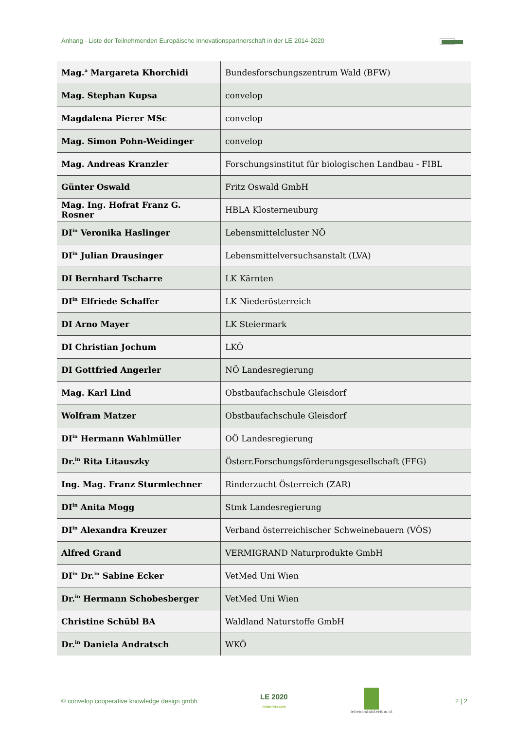Anhang - Liste der Teilnehmenden Europäische Innovationspartnerschaft in der LE 2014-2020
| Mag.<sup>a</sup> Margareta Khorchidi | Bundesforschungszentrum Wald (BFW) |
| Mag. Stephan Kupsa | convelop |
| Magdalena Pierer MSc | convelop |
| Mag. Simon Pohn-Weidinger | convelop |
| Mag. Andreas Kranzler | Forschungsinstitut für biologischen Landbau - FIBL |
| Günter Oswald | Fritz Oswald GmbH |
| Mag. Ing. Hofrat Franz G. Rosner | HBLA Klosterneuburg |
| DI<sup>in</sup> Veronika Haslinger | Lebensmittelcluster NÖ |
| DI<sup>in</sup> Julian Drausinger | Lebensmittelversuchsanstalt (LVA) |
| DI Bernhard Tscharre | LK Kärnten |
| DI<sup>in</sup> Elfriede Schaffer | LK Niederösterreich |
| DI Arno Mayer | LK Steiermark |
| DI Christian Jochum | LKÖ |
| DI Gottfried Angerler | NÖ Landesregierung |
| Mag. Karl Lind | Obstbaufachschule Gleisdorf |
| Wolfram Matzer | Obstbaufachschule Gleisdorf |
| DI<sup>in</sup> Hermann Wahlmüller | OÖ Landesregierung |
| Dr.<sup>in</sup> Rita Litauszky | Österr.Forschungsförderungsgesellschaft (FFG) |
| Ing. Mag. Franz Sturmlechner | Rinderzucht Österreich (ZAR) |
| DI<sup>in</sup> Anita Mogg | Stmk Landesregierung |
| DI<sup>in</sup> Alexandra Kreuzer | Verband österreichischer Schweinebauern (VÖS) |
| Alfred Grand | VERMIGRAND Naturprodukte GmbH |
| DI<sup>in</sup> Dr.<sup>in</sup> Sabine Ecker | VetMed Uni Wien |
| Dr.<sup>in</sup> Hermann Schobesberger | VetMed Uni Wien |
| Christine Schübl BA | Waldland Naturstoffe GmbH |
| Dr.<sup>in</sup> Daniela Andratsch | WKÖ |
© convelop cooperative knowledge design gmbh
LE 2020
Allianz fürs Land
lebensministerium.at
2 | 2